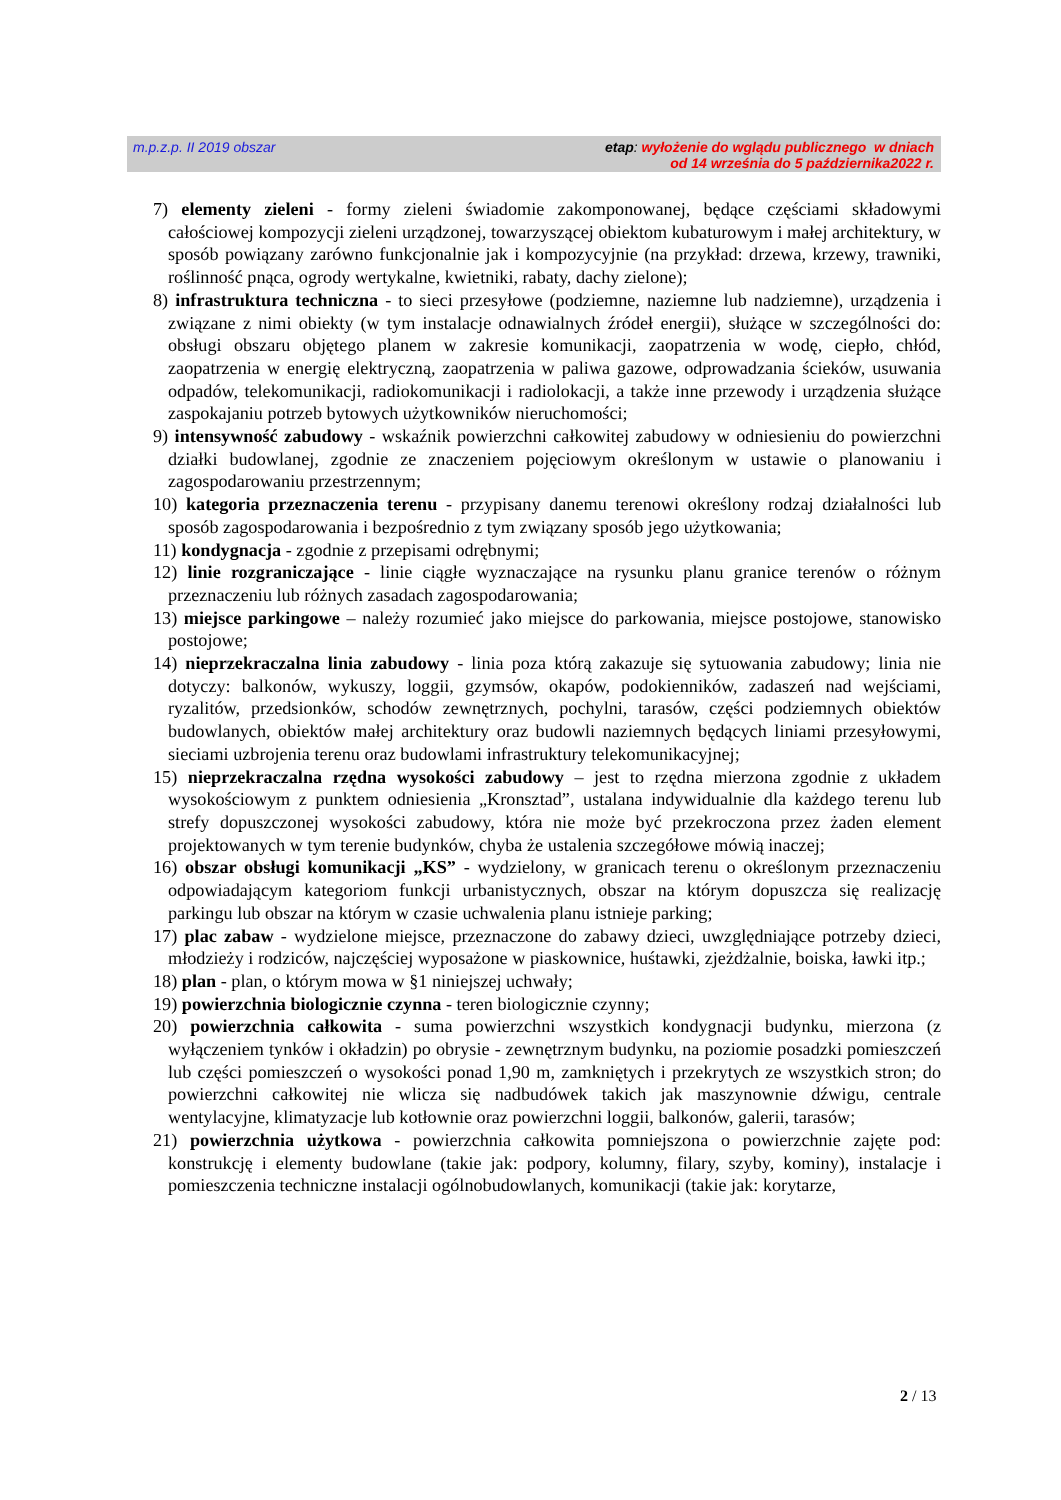m.p.z.p. II 2019 obszar
etap: wyłożenie do wglądu publicznego w dniach
od 14 września do 5 października2022 r.
7) elementy zieleni - formy zieleni świadomie zakomponowanej, będące częściami składowymi całościowej kompozycji zieleni urządzonej, towarzyszącej obiektom kubaturowym i małej architektury, w sposób powiązany zarówno funkcjonalnie jak i kompozycyjnie (na przykład: drzewa, krzewy, trawniki, roślinność pnąca, ogrody wertykalne, kwietniki, rabaty, dachy zielone);
8) infrastruktura techniczna - to sieci przesyłowe (podziemne, naziemne lub nadziemne), urządzenia i związane z nimi obiekty (w tym instalacje odnawialnych źródeł energii), służące w szczególności do: obsługi obszaru objętego planem w zakresie komunikacji, zaopatrzenia w wodę, ciepło, chłód, zaopatrzenia w energię elektryczną, zaopatrzenia w paliwa gazowe, odprowadzania ścieków, usuwania odpadów, telekomunikacji, radiokomunikacji i radiolokacji, a także inne przewody i urządzenia służące zaspokajaniu potrzeb bytowych użytkowników nieruchomości;
9) intensywność zabudowy - wskaźnik powierzchni całkowitej zabudowy w odniesieniu do powierzchni działki budowlanej, zgodnie ze znaczeniem pojęciowym określonym w ustawie o planowaniu i zagospodarowaniu przestrzennym;
10) kategoria przeznaczenia terenu - przypisany danemu terenowi określony rodzaj działalności lub sposób zagospodarowania i bezpośrednio z tym związany sposób jego użytkowania;
11) kondygnacja - zgodnie z przepisami odrębnymi;
12) linie rozgraniczające - linie ciągłe wyznaczające na rysunku planu granice terenów o różnym przeznaczeniu lub różnych zasadach zagospodarowania;
13) miejsce parkingowe – należy rozumieć jako miejsce do parkowania, miejsce postojowe, stanowisko postojowe;
14) nieprzekraczalna linia zabudowy - linia poza którą zakazuje się sytuowania zabudowy; linia nie dotyczy: balkonów, wykuszy, loggii, gzymsów, okapów, podokienników, zadaszeń nad wejściami, ryzalitów, przedsionków, schodów zewnętrznych, pochylni, tarasów, części podziemnych obiektów budowlanych, obiektów małej architektury oraz budowli naziemnych będących liniami przesyłowymi, sieciami uzbrojenia terenu oraz budowlami infrastruktury telekomunikacyjnej;
15) nieprzekraczalna rzędna wysokości zabudowy – jest to rzędna mierzona zgodnie z układem wysokościowym z punktem odniesienia „Kronsztad”, ustalana indywidualnie dla każdego terenu lub strefy dopuszczonej wysokości zabudowy, która nie może być przekroczona przez żaden element projektowanych w tym terenie budynków, chyba że ustalenia szczegółowe mówią inaczej;
16) obszar obsługi komunikacji „KS” - wydzielony, w granicach terenu o określonym przeznaczeniu odpowiadającym kategoriom funkcji urbanistycznych, obszar na którym dopuszcza się realizację parkingu lub obszar na którym w czasie uchwalenia planu istnieje parking;
17) plac zabaw - wydzielone miejsce, przeznaczone do zabawy dzieci, uwzględniające potrzeby dzieci, młodzieży i rodziców, najczęściej wyposażone w piaskownice, huśtawki, zjeżdżalnie, boiska, ławki itp.;
18) plan - plan, o którym mowa w §1 niniejszej uchwały;
19) powierzchnia biologicznie czynna - teren biologicznie czynny;
20) powierzchnia całkowita - suma powierzchni wszystkich kondygnacji budynku, mierzona (z wyłączeniem tynków i okładzin) po obrysie - zewnętrznym budynku, na poziomie posadzki pomieszczeń lub części pomieszczeń o wysokości ponad 1,90 m, zamkniętych i przekrytych ze wszystkich stron; do powierzchni całkowitej nie wlicza się nadbudówek takich jak maszynownie dźwigu, centrale wentylacyjne, klimatyzacje lub kotłownie oraz powierzchni loggii, balkonów, galerii, tarasów;
21) powierzchnia użytkowa - powierzchnia całkowita pomniejszona o powierzchnie zajęte pod: konstrukcję i elementy budowlane (takie jak: podpory, kolumny, filary, szyby, kominy), instalacje i pomieszczenia techniczne instalacji ogólnobudowlanych, komunikacji (takie jak: korytarze,
2 / 13